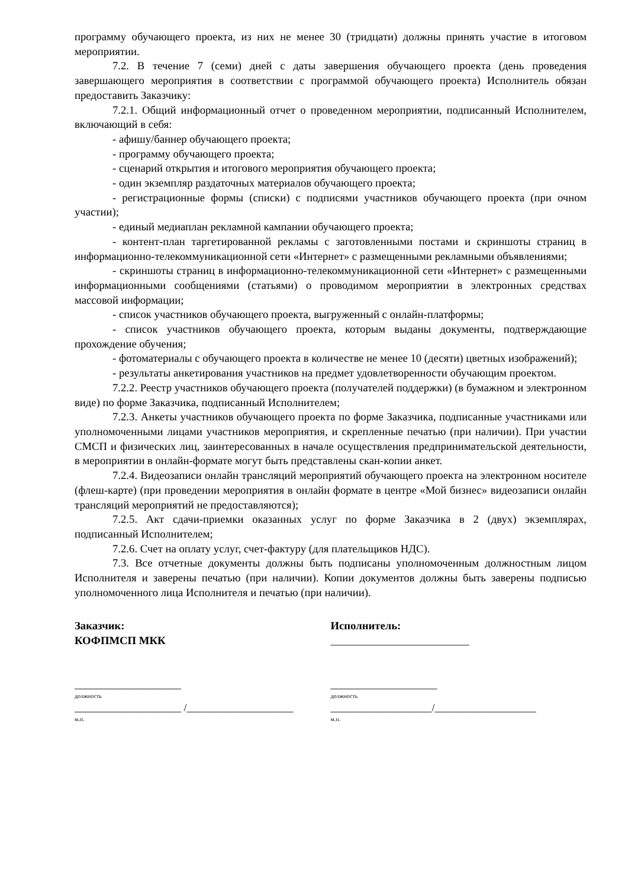программу обучающего проекта, из них не менее 30 (тридцати) должны принять участие в итоговом мероприятии.
7.2. В течение 7 (семи) дней с даты завершения обучающего проекта (день проведения завершающего мероприятия в соответствии с программой обучающего проекта) Исполнитель обязан предоставить Заказчику:
7.2.1. Общий информационный отчет о проведенном мероприятии, подписанный Исполнителем, включающий в себя:
- афишу/баннер обучающего проекта;
- программу обучающего проекта;
- сценарий открытия и итогового мероприятия обучающего проекта;
- один экземпляр раздаточных материалов обучающего проекта;
- регистрационные формы (списки) с подписями участников обучающего проекта (при очном участии);
- единый медиаплан рекламной кампании обучающего проекта;
- контент-план таргетированной рекламы с заготовленными постами и скриншоты страниц в информационно-телекоммуникационной сети «Интернет» с размещенными рекламными объявлениями;
- скриншоты страниц в информационно-телекоммуникационной сети «Интернет» с размещенными информационными сообщениями (статьями) о проводимом мероприятии в электронных средствах массовой информации;
- список участников обучающего проекта, выгруженный с онлайн-платформы;
- список участников обучающего проекта, которым выданы документы, подтверждающие прохождение обучения;
- фотоматериалы с обучающего проекта в количестве не менее 10 (десяти) цветных изображений);
- результаты анкетирования участников на предмет удовлетворенности обучающим проектом.
7.2.2. Реестр участников обучающего проекта (получателей поддержки) (в бумажном и электронном виде) по форме Заказчика, подписанный Исполнителем;
7.2.3. Анкеты участников обучающего проекта по форме Заказчика, подписанные участниками или уполномоченными лицами участников мероприятия, и скрепленные печатью (при наличии). При участии СМСП и физических лиц, заинтересованных в начале осуществления предпринимательской деятельности, в мероприятии в онлайн-формате могут быть представлены скан-копии анкет.
7.2.4. Видеозаписи онлайн трансляций мероприятий обучающего проекта на электронном носителе (флеш-карте) (при проведении мероприятия в онлайн формате в центре «Мой бизнес» видеозаписи онлайн трансляций мероприятий не предоставляются);
7.2.5. Акт сдачи-приемки оказанных услуг по форме Заказчика в 2 (двух) экземплярах, подписанный Исполнителем;
7.2.6. Счет на оплату услуг, счет-фактуру (для плательщиков НДС).
7.3. Все отчетные документы должны быть подписаны уполномоченным должностным лицом Исполнителя и заверены печатью (при наличии). Копии документов должны быть заверены подписью уполномоченного лица Исполнителя и печатью (при наличии).
Заказчик:
КОФПМСП МКК
____________________
должность
____________________ /____________________
м.п.
Исполнитель:
__________________________
____________________
должность
___________________/___________________
м.п.